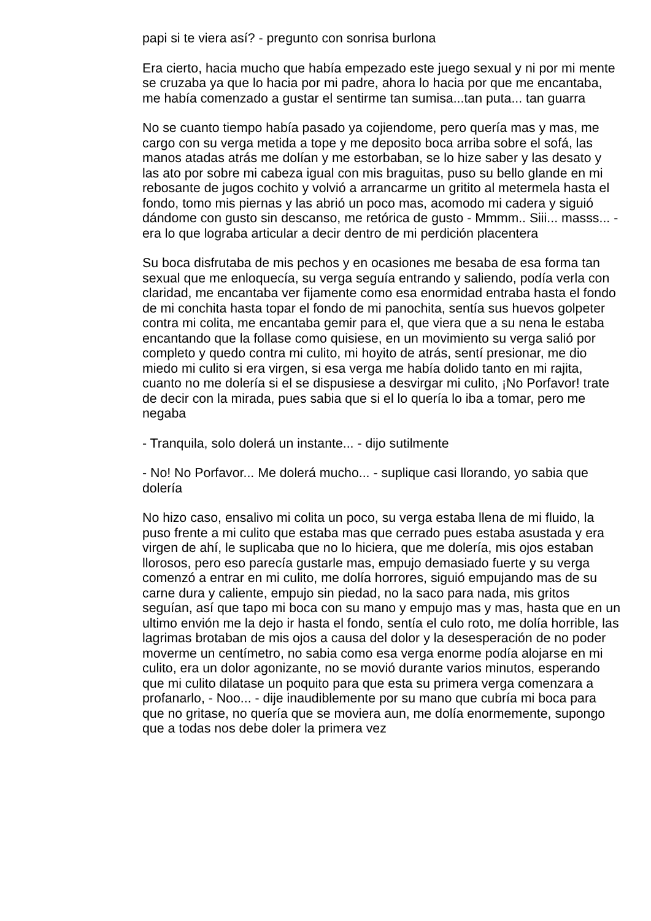papi si te viera así? - pregunto con sonrisa burlona
Era cierto, hacia mucho que había empezado este juego sexual y ni por mi mente se cruzaba ya que lo hacia por mi padre, ahora lo hacia por que me encantaba, me había comenzado a gustar el sentirme tan sumisa...tan puta... tan guarra
No se cuanto tiempo había pasado ya cojiendome, pero quería mas y mas, me cargo con su verga metida a tope y me deposito boca arriba sobre el sofá, las manos atadas atrás me dolían y me estorbaban, se lo hize saber y las desato y las ato por sobre mi cabeza igual con mis braguitas, puso su bello glande en mi rebosante de jugos cochito y volvió a arrancarme un gritito al metermela hasta el fondo, tomo mis piernas y las abrió un poco mas, acomodo mi cadera y siguió dándome con gusto sin descanso, me retórica de gusto - Mmmm.. Siii... masss... - era lo que lograba articular a decir dentro de mi perdición placentera
Su boca disfrutaba de mis pechos y en ocasiones me besaba de esa forma tan sexual que me enloquecía, su verga seguía entrando y saliendo, podía verla con claridad, me encantaba ver fijamente como esa enormidad entraba hasta el fondo de mi conchita hasta topar el fondo de mi panochita, sentía sus huevos golpeter contra mi colita, me encantaba gemir para el, que viera que a su nena le estaba encantando que la follase como quisiese, en un movimiento su verga salió por completo y quedo contra mi culito, mi hoyito de atrás, sentí presionar, me dio miedo mi culito si era virgen, si esa verga me había dolido tanto en mi rajita, cuanto no me dolería si el se dispusiese a desvirgar mi culito, ¡No Porfavor! trate de decir con la mirada, pues sabia que si el lo quería lo iba a tomar, pero me negaba
- Tranquila, solo dolerá un instante... - dijo sutilmente
- No! No Porfavor... Me dolerá mucho... - suplique casi llorando, yo sabia que dolería
No hizo caso, ensalivo mi colita un poco, su verga estaba llena de mi fluido, la puso frente a mi culito que estaba mas que cerrado pues estaba asustada y era virgen de ahí, le suplicaba que no lo hiciera, que me dolería, mis ojos estaban llorosos, pero eso parecía gustarle mas, empujo demasiado fuerte y su verga comenzó a entrar en mi culito, me dolía horrores, siguió empujando mas de su carne dura y caliente, empujo sin piedad, no la saco para nada, mis gritos seguían, así que tapo mi boca con su mano y empujo mas y mas, hasta que en un ultimo envión me la dejo ir hasta el fondo, sentía el culo roto, me dolía horrible, las lagrimas brotaban de mis ojos a causa del dolor y la desesperación de no poder moverme un centímetro, no sabia como esa verga enorme podía alojarse en mi culito, era un dolor agonizante, no se movió durante varios minutos, esperando que mi culito dilatase un poquito para que esta su primera verga comenzara a profanarlo, - Noo... - dije inaudiblemente por su mano que cubría mi boca para que no gritase, no quería que se moviera aun, me dolía enormemente, supongo que a todas nos debe doler la primera vez